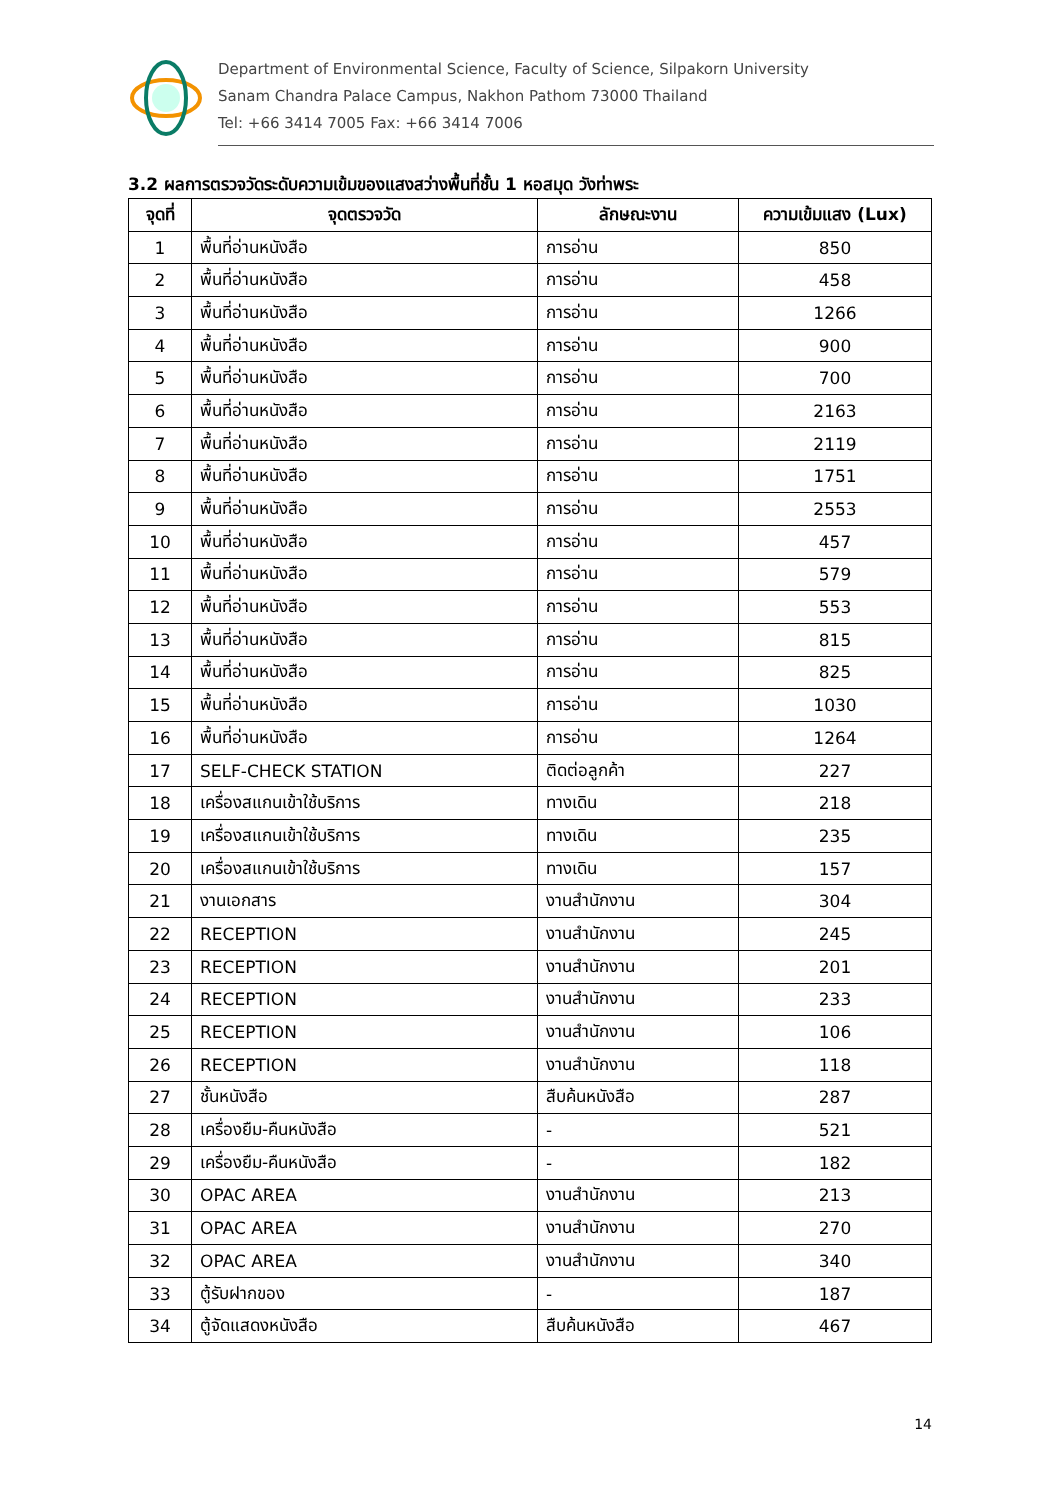Department of Environmental Science, Faculty of Science, Silpakorn University
Sanam Chandra Palace Campus, Nakhon Pathom 73000 Thailand
Tel: +66 3414 7005 Fax: +66 3414 7006
3.2 ผลการตรวจวัดระดับความเข้มของแสงสว่างพื้นที่ชั้น 1 หอสมุด วังท่าพระ
| จุดที่ | จุดตรวจวัด | ลักษณะงาน | ความเข้มแสง (Lux) |
| --- | --- | --- | --- |
| 1 | พื้นที่อ่านหนังสือ | การอ่าน | 850 |
| 2 | พื้นที่อ่านหนังสือ | การอ่าน | 458 |
| 3 | พื้นที่อ่านหนังสือ | การอ่าน | 1266 |
| 4 | พื้นที่อ่านหนังสือ | การอ่าน | 900 |
| 5 | พื้นที่อ่านหนังสือ | การอ่าน | 700 |
| 6 | พื้นที่อ่านหนังสือ | การอ่าน | 2163 |
| 7 | พื้นที่อ่านหนังสือ | การอ่าน | 2119 |
| 8 | พื้นที่อ่านหนังสือ | การอ่าน | 1751 |
| 9 | พื้นที่อ่านหนังสือ | การอ่าน | 2553 |
| 10 | พื้นที่อ่านหนังสือ | การอ่าน | 457 |
| 11 | พื้นที่อ่านหนังสือ | การอ่าน | 579 |
| 12 | พื้นที่อ่านหนังสือ | การอ่าน | 553 |
| 13 | พื้นที่อ่านหนังสือ | การอ่าน | 815 |
| 14 | พื้นที่อ่านหนังสือ | การอ่าน | 825 |
| 15 | พื้นที่อ่านหนังสือ | การอ่าน | 1030 |
| 16 | พื้นที่อ่านหนังสือ | การอ่าน | 1264 |
| 17 | SELF-CHECK STATION | ติดต่อลูกค้า | 227 |
| 18 | เครื่องสแกนเข้าใช้บริการ | ทางเดิน | 218 |
| 19 | เครื่องสแกนเข้าใช้บริการ | ทางเดิน | 235 |
| 20 | เครื่องสแกนเข้าใช้บริการ | ทางเดิน | 157 |
| 21 | งานเอกสาร | งานสำนักงาน | 304 |
| 22 | RECEPTION | งานสำนักงาน | 245 |
| 23 | RECEPTION | งานสำนักงาน | 201 |
| 24 | RECEPTION | งานสำนักงาน | 233 |
| 25 | RECEPTION | งานสำนักงาน | 106 |
| 26 | RECEPTION | งานสำนักงาน | 118 |
| 27 | ชั้นหนังสือ | สืบค้นหนังสือ | 287 |
| 28 | เครื่องยืม-คืนหนังสือ | - | 521 |
| 29 | เครื่องยืม-คืนหนังสือ | - | 182 |
| 30 | OPAC AREA | งานสำนักงาน | 213 |
| 31 | OPAC AREA | งานสำนักงาน | 270 |
| 32 | OPAC AREA | งานสำนักงาน | 340 |
| 33 | ตู้รับฝากของ | - | 187 |
| 34 | ตู้จัดแสดงหนังสือ | สืบค้นหนังสือ | 467 |
14